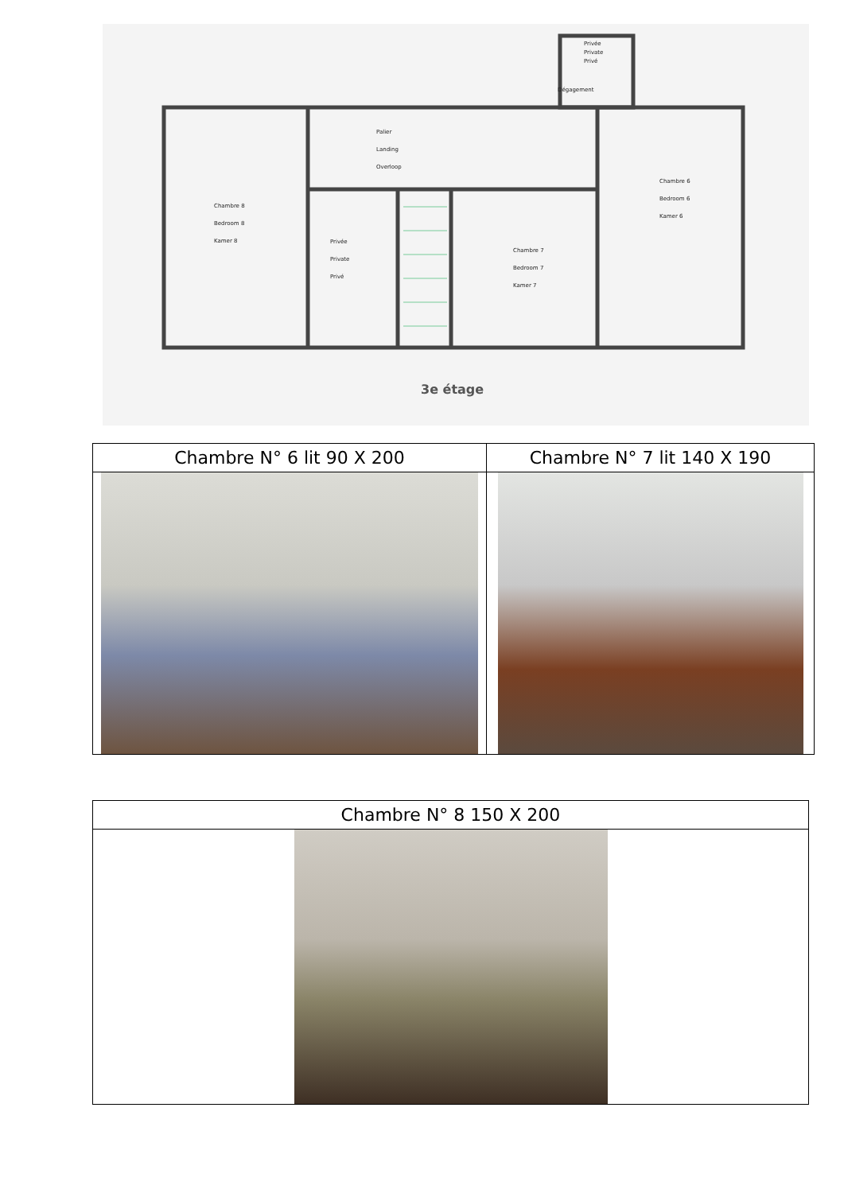Privée
Private
Privé
Dégagement
Palier
Landing
Overloop
Chambre 8
Bedroom 8
Kamer 8
Privée
Private
Privé
Chambre 7
Bedroom 7
Kamer 7
Chambre 6
Bedroom 6
Kamer 6
3e étage
| Chambre N° 6 lit 90 X 200 | Chambre N° 7 lit 140 X 190 |
| Chambre N° 8 150 X 200 |